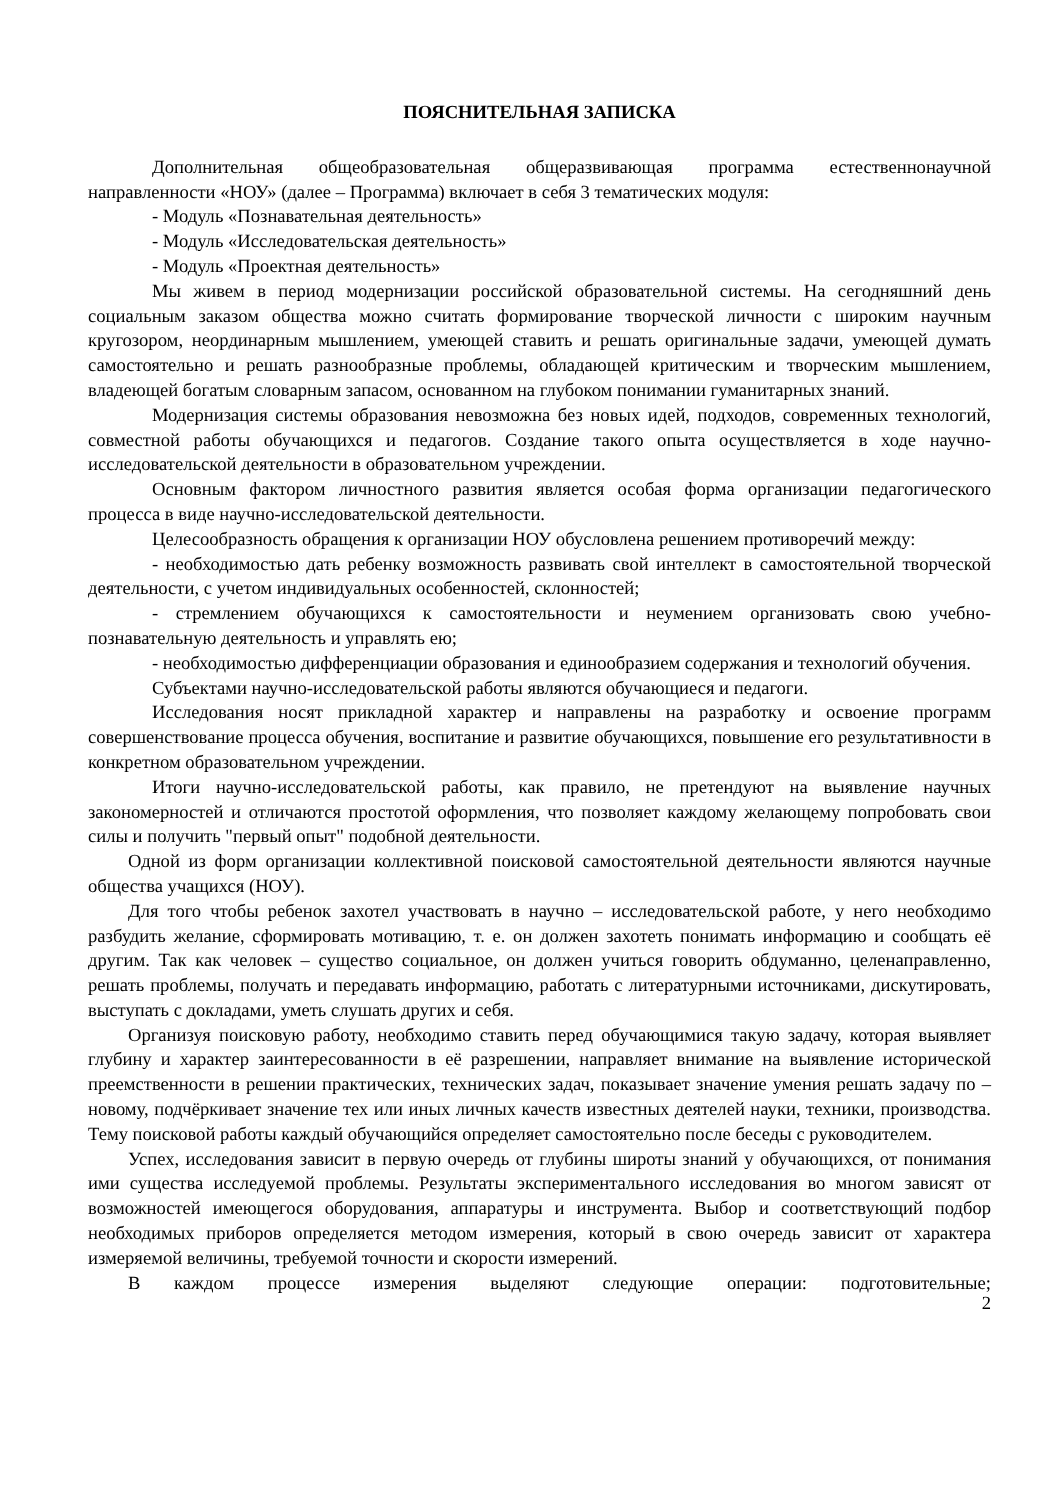ПОЯСНИТЕЛЬНАЯ ЗАПИСКА
Дополнительная общеобразовательная общеразвивающая программа естественнонаучной направленности «НОУ» (далее – Программа) включает в себя 3 тематических модуля:
- Модуль «Познавательная деятельность»
- Модуль «Исследовательская деятельность»
- Модуль «Проектная деятельность»
Мы живем в период модернизации российской образовательной системы. На сегодняшний день социальным заказом общества можно считать формирование творческой личности с широким научным кругозором, неординарным мышлением, умеющей ставить и решать оригинальные задачи, умеющей думать самостоятельно и решать разнообразные проблемы, обладающей критическим и творческим мышлением, владеющей богатым словарным запасом, основанном на глубоком понимании гуманитарных знаний.
Модернизация системы образования невозможна без новых идей, подходов, современных технологий, совместной работы обучающихся и педагогов. Создание такого опыта осуществляется в ходе научно-исследовательской деятельности в образовательном учреждении.
Основным фактором личностного развития является особая форма организации педагогического процесса в виде научно-исследовательской деятельности.
Целесообразность обращения к организации НОУ обусловлена решением противоречий между:
- необходимостью дать ребенку возможность развивать свой интеллект в самостоятельной творческой деятельности, с учетом индивидуальных особенностей, склонностей;
- стремлением обучающихся к самостоятельности и неумением организовать свою учебно-познавательную деятельность и управлять ею;
- необходимостью дифференциации образования и единообразием содержания и технологий обучения.
Субъектами научно-исследовательской работы являются обучающиеся и педагоги.
Исследования носят прикладной характер и направлены на разработку и освоение программ совершенствование процесса обучения, воспитание и развитие обучающихся, повышение его результативности в конкретном образовательном учреждении.
Итоги научно-исследовательской работы, как правило, не претендуют на выявление научных закономерностей и отличаются простотой оформления, что позволяет каждому желающему попробовать свои силы и получить "первый опыт" подобной деятельности.
Одной из форм организации коллективной поисковой самостоятельной деятельности являются научные общества учащихся (НОУ).
Для того чтобы ребенок захотел участвовать в научно – исследовательской работе, у него необходимо разбудить желание, сформировать мотивацию, т. е. он должен захотеть понимать информацию и сообщать её другим. Так как человек – существо социальное, он должен учиться говорить обдуманно, целенаправленно, решать проблемы, получать и передавать информацию, работать с литературными источниками, дискутировать, выступать с докладами, уметь слушать других и себя.
Организуя поисковую работу, необходимо ставить перед обучающимися такую задачу, которая выявляет глубину и характер заинтересованности в её разрешении, направляет внимание на выявление исторической преемственности в решении практических, технических задач, показывает значение умения решать задачу по – новому, подчёркивает значение тех или иных личных качеств известных деятелей науки, техники, производства. Тему поисковой работы каждый обучающийся определяет самостоятельно после беседы с руководителем.
Успех, исследования зависит в первую очередь от глубины широты знаний у обучающихся, от понимания ими существа исследуемой проблемы. Результаты экспериментального исследования во многом зависят от возможностей имеющегося оборудования, аппаратуры и инструмента. Выбор и соответствующий подбор необходимых приборов определяется методом измерения, который в свою очередь зависит от характера измеряемой величины, требуемой точности и скорости измерений.
В каждом процессе измерения выделяют следующие операции: подготовительные;
2